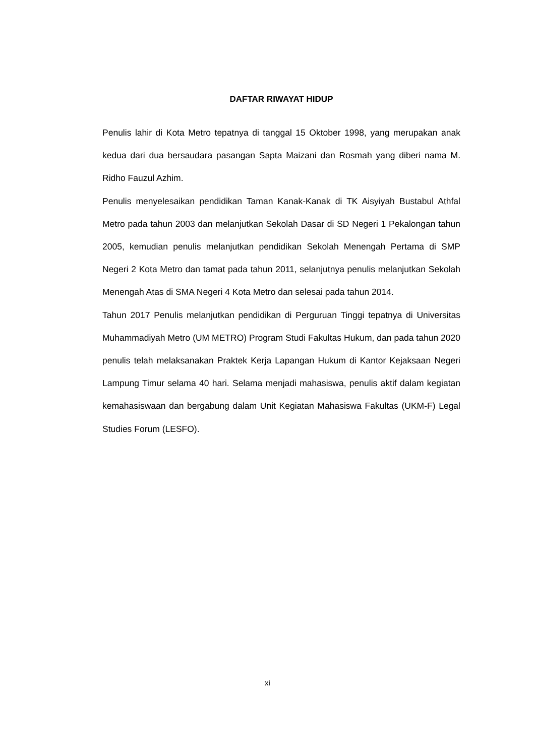DAFTAR RIWAYAT HIDUP
Penulis lahir di Kota Metro tepatnya di tanggal 15 Oktober 1998, yang merupakan anak kedua dari dua bersaudara pasangan Sapta Maizani dan Rosmah yang diberi nama M. Ridho Fauzul Azhim.
Penulis menyelesaikan pendidikan Taman Kanak-Kanak di TK Aisyiyah Bustabul Athfal Metro pada tahun 2003 dan melanjutkan Sekolah Dasar di SD Negeri 1 Pekalongan tahun 2005, kemudian penulis melanjutkan pendidikan Sekolah Menengah Pertama di SMP Negeri 2 Kota Metro dan tamat pada tahun 2011, selanjutnya penulis melanjutkan Sekolah Menengah Atas di SMA Negeri 4 Kota Metro dan selesai pada tahun 2014.
Tahun 2017 Penulis melanjutkan pendidikan di Perguruan Tinggi tepatnya di Universitas Muhammadiyah Metro (UM METRO) Program Studi Fakultas Hukum, dan pada tahun 2020 penulis telah melaksanakan Praktek Kerja Lapangan Hukum di Kantor Kejaksaan Negeri Lampung Timur selama 40 hari. Selama menjadi mahasiswa, penulis aktif dalam kegiatan kemahasiswaan dan bergabung dalam Unit Kegiatan Mahasiswa Fakultas (UKM-F) Legal Studies Forum (LESFO).
xi